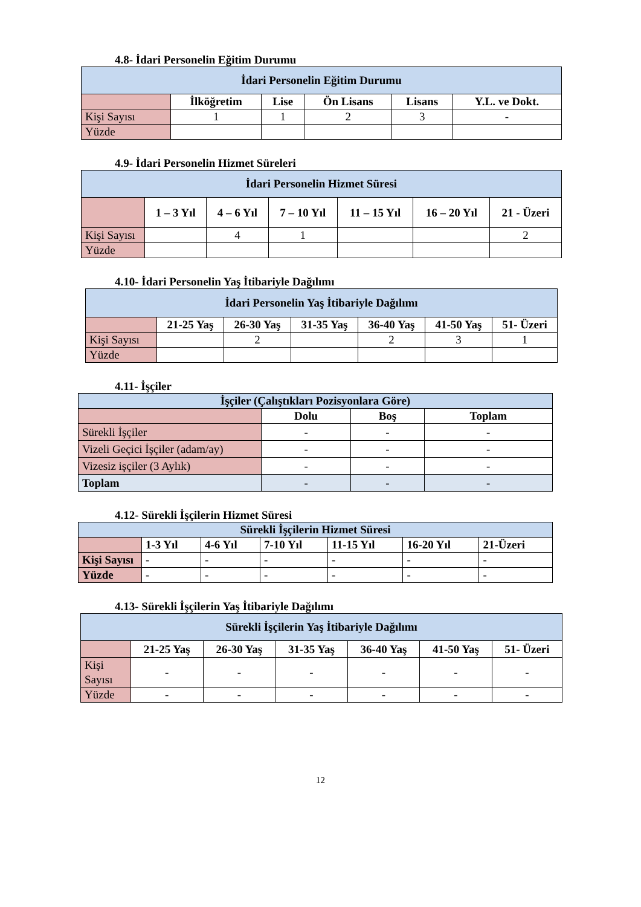4.8- İdari Personelin Eğitim Durumu
| İdari Personelin Eğitim Durumu | | | | | |
| --- | --- | --- | --- | --- | --- |
| | İlköğretim | Lise | Ön Lisans | Lisans | Y.L. ve Dokt. |
| Kişi Sayısı | 1 | 1 | 2 | 3 | - |
| Yüzde | | | | | |
4.9- İdari Personelin Hizmet Süreleri
| İdari Personelin Hizmet Süresi | | | | | | |
| --- | --- | --- | --- | --- | --- | --- |
| | 1 – 3 Yıl | 4 – 6 Yıl | 7 – 10 Yıl | 11 – 15 Yıl | 16 – 20 Yıl | 21 - Üzeri |
| Kişi Sayısı | | 4 | 1 | | | 2 |
| Yüzde | | | | | | |
4.10- İdari Personelin Yaş İtibariyle Dağılımı
| İdari Personelin Yaş İtibariyle Dağılımı | | | | | | |
| --- | --- | --- | --- | --- | --- | --- |
| | 21-25 Yaş | 26-30 Yaş | 31-35 Yaş | 36-40 Yaş | 41-50 Yaş | 51- Üzeri |
| Kişi Sayısı | | 2 | | 2 | 3 | 1 |
| Yüzde | | | | | | |
4.11- İşçiler
| İşçiler (Çalıştıkları Pozisyonlara Göre) | | | |
| --- | --- | --- | --- |
| | Dolu | Boş | Toplam |
| Sürekli İşçiler | - | - | - |
| Vizeli Geçici İşçiler (adam/ay) | - | - | - |
| Vizesiz işçiler (3 Aylık) | - | - | - |
| Toplam | - | - | - |
4.12- Sürekli İşçilerin Hizmet Süresi
| Sürekli İşçilerin Hizmet Süresi | | | | | | |
| --- | --- | --- | --- | --- | --- | --- |
| | 1-3 Yıl | 4-6 Yıl | 7-10 Yıl | 11-15 Yıl | 16-20 Yıl | 21-Üzeri |
| Kişi Sayısı | - | - | - | - | - | - |
| Yüzde | - | - | - | - | - | - |
4.13- Sürekli İşçilerin Yaş İtibariyle Dağılımı
| Sürekli İşçilerin Yaş İtibariyle Dağılımı | | | | | | |
| --- | --- | --- | --- | --- | --- | --- |
| | 21-25 Yaş | 26-30 Yaş | 31-35 Yaş | 36-40 Yaş | 41-50 Yaş | 51- Üzeri |
| Kişi Sayısı | - | - | - | - | - | - |
| Yüzde | - | - | - | - | - | - |
12